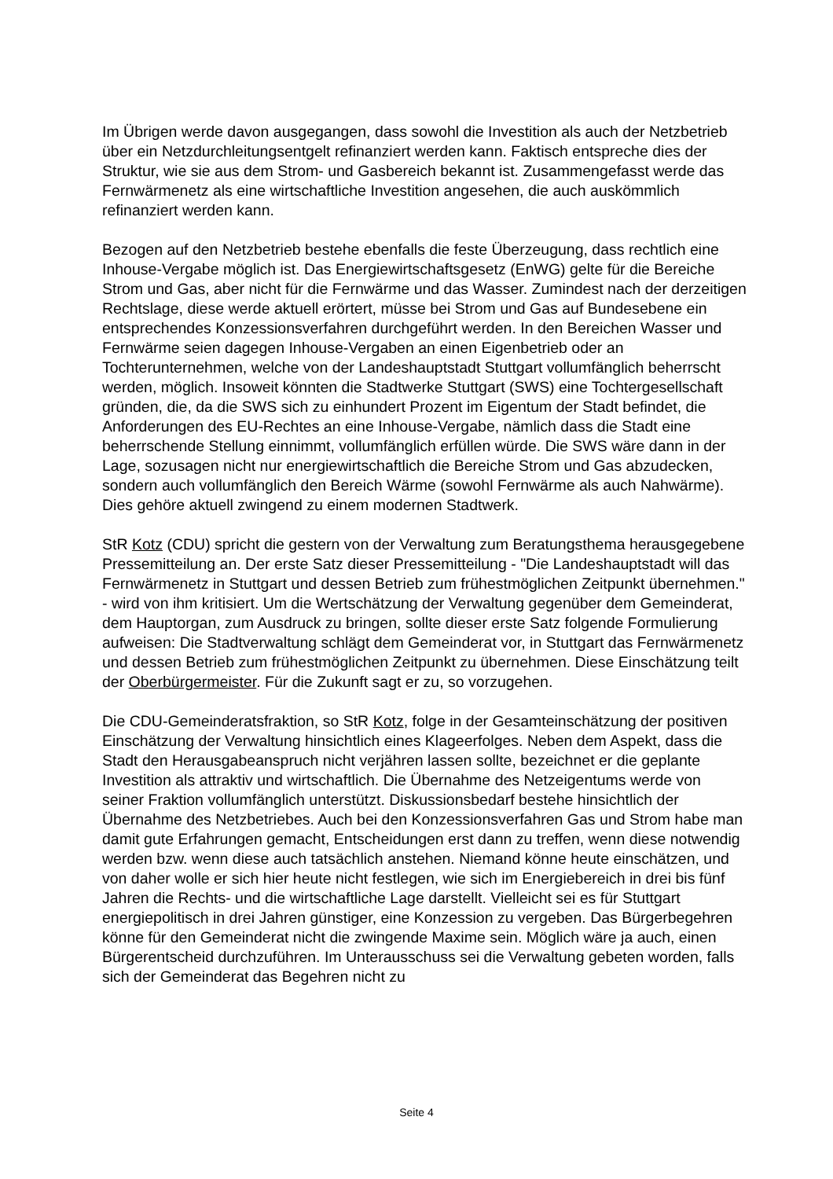Im Übrigen werde davon ausgegangen, dass sowohl die Investition als auch der Netzbetrieb über ein Netzdurchleitungsentgelt refinanziert werden kann. Faktisch entspreche dies der Struktur, wie sie aus dem Strom- und Gasbereich bekannt ist. Zusammengefasst werde das Fernwärmenetz als eine wirtschaftliche Investition angesehen, die auch auskömmlich refinanziert werden kann.
Bezogen auf den Netzbetrieb bestehe ebenfalls die feste Überzeugung, dass rechtlich eine Inhouse-Vergabe möglich ist. Das Energiewirtschaftsgesetz (EnWG) gelte für die Bereiche Strom und Gas, aber nicht für die Fernwärme und das Wasser. Zumindest nach der derzeitigen Rechtslage, diese werde aktuell erörtert, müsse bei Strom und Gas auf Bundesebene ein entsprechendes Konzessionsverfahren durchgeführt werden. In den Bereichen Wasser und Fernwärme seien dagegen Inhouse-Vergaben an einen Eigenbetrieb oder an Tochterunternehmen, welche von der Landeshauptstadt Stuttgart vollumfänglich beherrscht werden, möglich. Insoweit könnten die Stadtwerke Stuttgart (SWS) eine Tochtergesellschaft gründen, die, da die SWS sich zu einhundert Prozent im Eigentum der Stadt befindet, die Anforderungen des EU-Rechtes an eine Inhouse-Vergabe, nämlich dass die Stadt eine beherrschende Stellung einnimmt, vollumfänglich erfüllen würde. Die SWS wäre dann in der Lage, sozusagen nicht nur energiewirtschaftlich die Bereiche Strom und Gas abzudecken, sondern auch vollumfänglich den Bereich Wärme (sowohl Fernwärme als auch Nahwärme). Dies gehöre aktuell zwingend zu einem modernen Stadtwerk.
StR Kotz (CDU) spricht die gestern von der Verwaltung zum Beratungsthema herausgegebene Pressemitteilung an. Der erste Satz dieser Pressemitteilung - "Die Landeshauptstadt will das Fernwärmenetz in Stuttgart und dessen Betrieb zum frühestmöglichen Zeitpunkt übernehmen." - wird von ihm kritisiert. Um die Wertschätzung der Verwaltung gegenüber dem Gemeinderat, dem Hauptorgan, zum Ausdruck zu bringen, sollte dieser erste Satz folgende Formulierung aufweisen: Die Stadtverwaltung schlägt dem Gemeinderat vor, in Stuttgart das Fernwärmenetz und dessen Betrieb zum frühestmöglichen Zeitpunkt zu übernehmen. Diese Einschätzung teilt der Oberbürgermeister. Für die Zukunft sagt er zu, so vorzugehen.
Die CDU-Gemeinderatsfraktion, so StR Kotz, folge in der Gesamteinschätzung der positiven Einschätzung der Verwaltung hinsichtlich eines Klageerfolges. Neben dem Aspekt, dass die Stadt den Herausgabeanspruch nicht verjähren lassen sollte, bezeichnet er die geplante Investition als attraktiv und wirtschaftlich. Die Übernahme des Netzeigentums werde von seiner Fraktion vollumfänglich unterstützt. Diskussionsbedarf bestehe hinsichtlich der Übernahme des Netzbetriebes. Auch bei den Konzessionsverfahren Gas und Strom habe man damit gute Erfahrungen gemacht, Entscheidungen erst dann zu treffen, wenn diese notwendig werden bzw. wenn diese auch tatsächlich anstehen. Niemand könne heute einschätzen, und von daher wolle er sich hier heute nicht festlegen, wie sich im Energiebereich in drei bis fünf Jahren die Rechts- und die wirtschaftliche Lage darstellt. Vielleicht sei es für Stuttgart energiepolitisch in drei Jahren günstiger, eine Konzession zu vergeben. Das Bürgerbegehren könne für den Gemeinderat nicht die zwingende Maxime sein. Möglich wäre ja auch, einen Bürgerentscheid durchzuführen. Im Unterausschuss sei die Verwaltung gebeten worden, falls sich der Gemeinderat das Begehren nicht zu
Seite 4